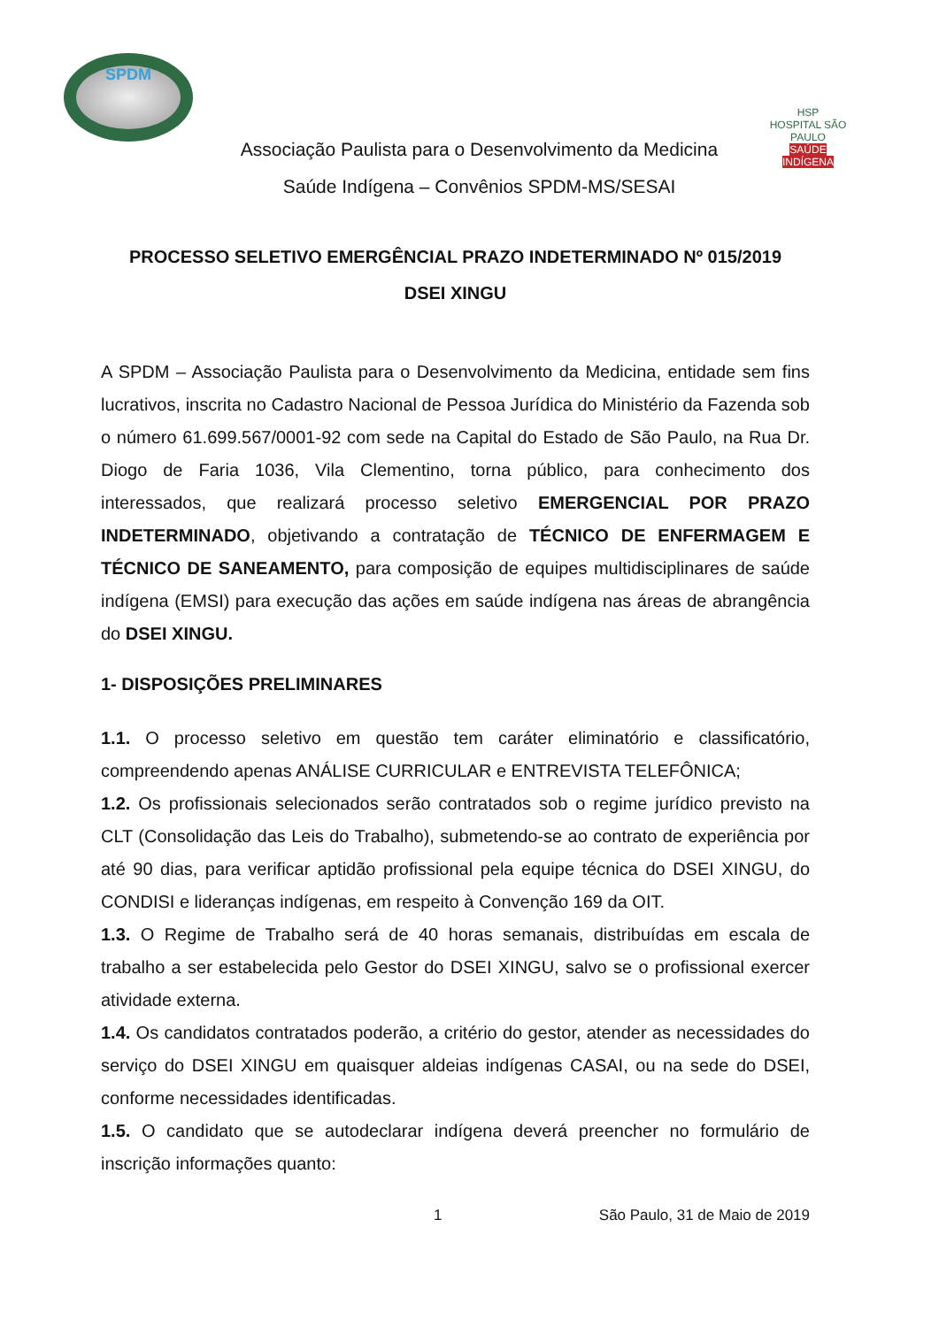SPDM
Associação Paulista para o Desenvolvimento da Medicina
Saúde Indígena – Convênios SPDM-MS/SESAI
HSP
HOSPITAL SÃO PAULO
SAÚDE INDÍGENA
PROCESSO SELETIVO EMERGÊNCIAL PRAZO INDETERMINADO Nº 015/2019
DSEI XINGU
A SPDM – Associação Paulista para o Desenvolvimento da Medicina, entidade sem fins lucrativos, inscrita no Cadastro Nacional de Pessoa Jurídica do Ministério da Fazenda sob o número 61.699.567/0001-92 com sede na Capital do Estado de São Paulo, na Rua Dr. Diogo de Faria 1036, Vila Clementino, torna público, para conhecimento dos interessados, que realizará processo seletivo EMERGENCIAL POR PRAZO INDETERMINADO, objetivando a contratação de TÉCNICO DE ENFERMAGEM E TÉCNICO DE SANEAMENTO, para composição de equipes multidisciplinares de saúde indígena (EMSI) para execução das ações em saúde indígena nas áreas de abrangência do DSEI XINGU.
1- DISPOSIÇÕES PRELIMINARES
1.1. O processo seletivo em questão tem caráter eliminatório e classificatório, compreendendo apenas ANÁLISE CURRICULAR e ENTREVISTA TELEFÔNICA;
1.2. Os profissionais selecionados serão contratados sob o regime jurídico previsto na CLT (Consolidação das Leis do Trabalho), submetendo-se ao contrato de experiência por até 90 dias, para verificar aptidão profissional pela equipe técnica do DSEI XINGU, do CONDISI e lideranças indígenas, em respeito à Convenção 169 da OIT.
1.3. O Regime de Trabalho será de 40 horas semanais, distribuídas em escala de trabalho a ser estabelecida pelo Gestor do DSEI XINGU, salvo se o profissional exercer atividade externa.
1.4. Os candidatos contratados poderão, a critério do gestor, atender as necessidades do serviço do DSEI XINGU em quaisquer aldeias indígenas CASAI, ou na sede do DSEI, conforme necessidades identificadas.
1.5. O candidato que se autodeclarar indígena deverá preencher no formulário de inscrição informações quanto:
1 São Paulo, 31 de Maio de 2019